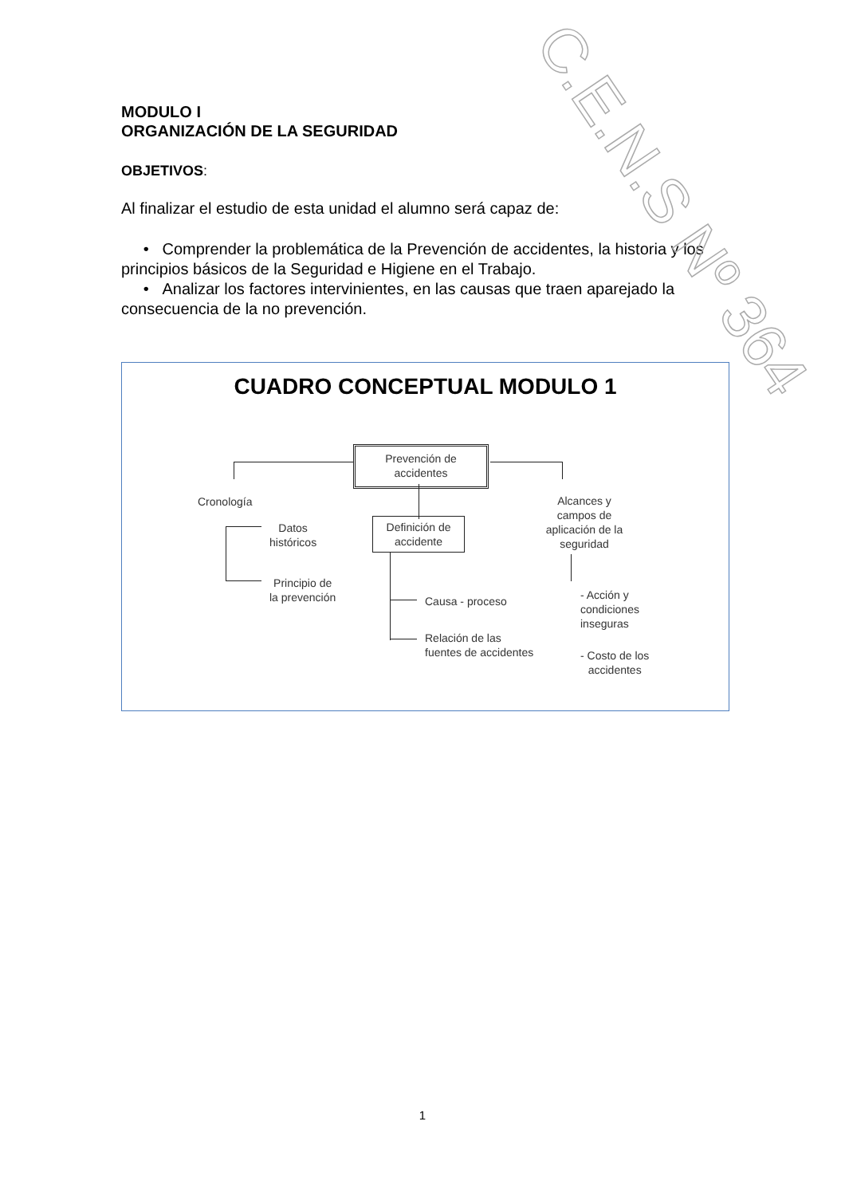C.E.N.S Nº 364
MODULO I
ORGANIZACIÓN DE LA SEGURIDAD
OBJETIVOS:
Al finalizar el estudio de esta unidad el alumno será capaz de:
• Comprender la problemática de la Prevención de accidentes, la historia y los principios básicos de la Seguridad e Higiene en el Trabajo.
• Analizar los factores intervinientes, en las causas que traen aparejado la consecuencia de la no prevención.
CUADRO CONCEPTUAL MODULO 1
Prevención de
accidentes
Cronología
Datos
históricos
Principio de
la prevención
Definición de
accidente
Causa - proceso
Relación de las
fuentes de accidentes
Alcances y campos de aplicación de la seguridad
- Acción y
condiciones
inseguras
- Costo de los
accidentes
1